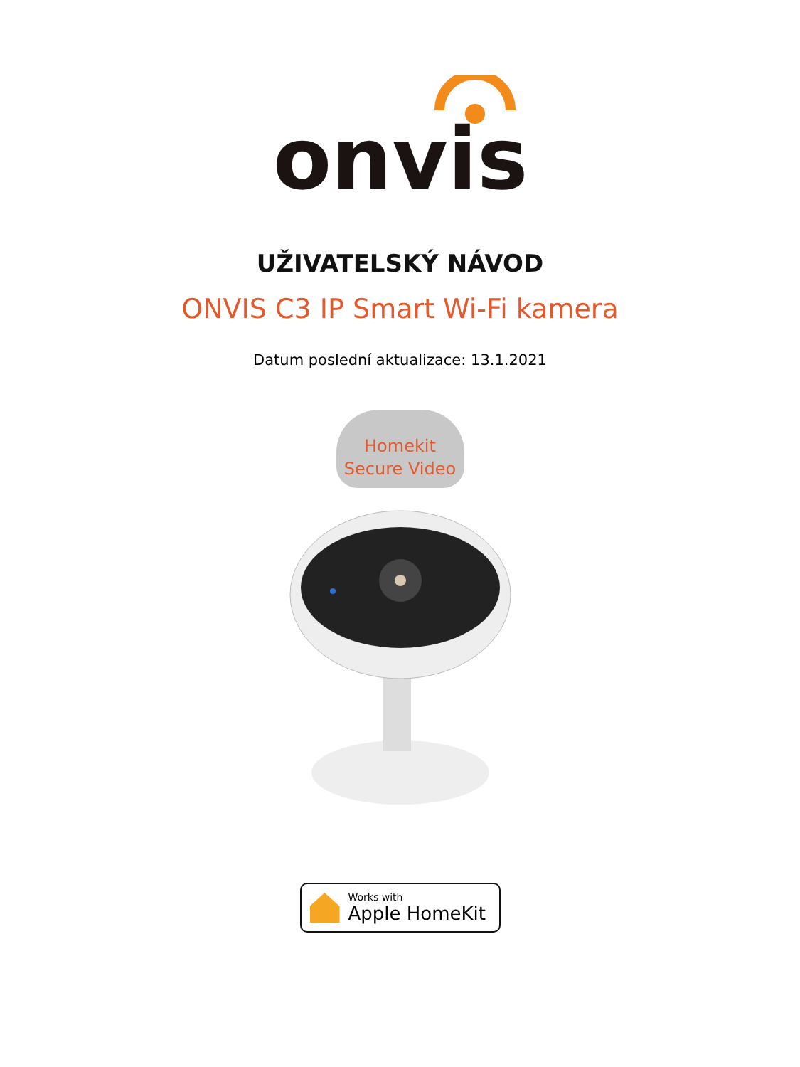onvis
UŽIVATELSKÝ NÁVOD
ONVIS C3 IP Smart Wi-Fi kamera
Datum poslední aktualizace: 13.1.2021
Homekit
Secure Video
Works with
Apple HomeKit